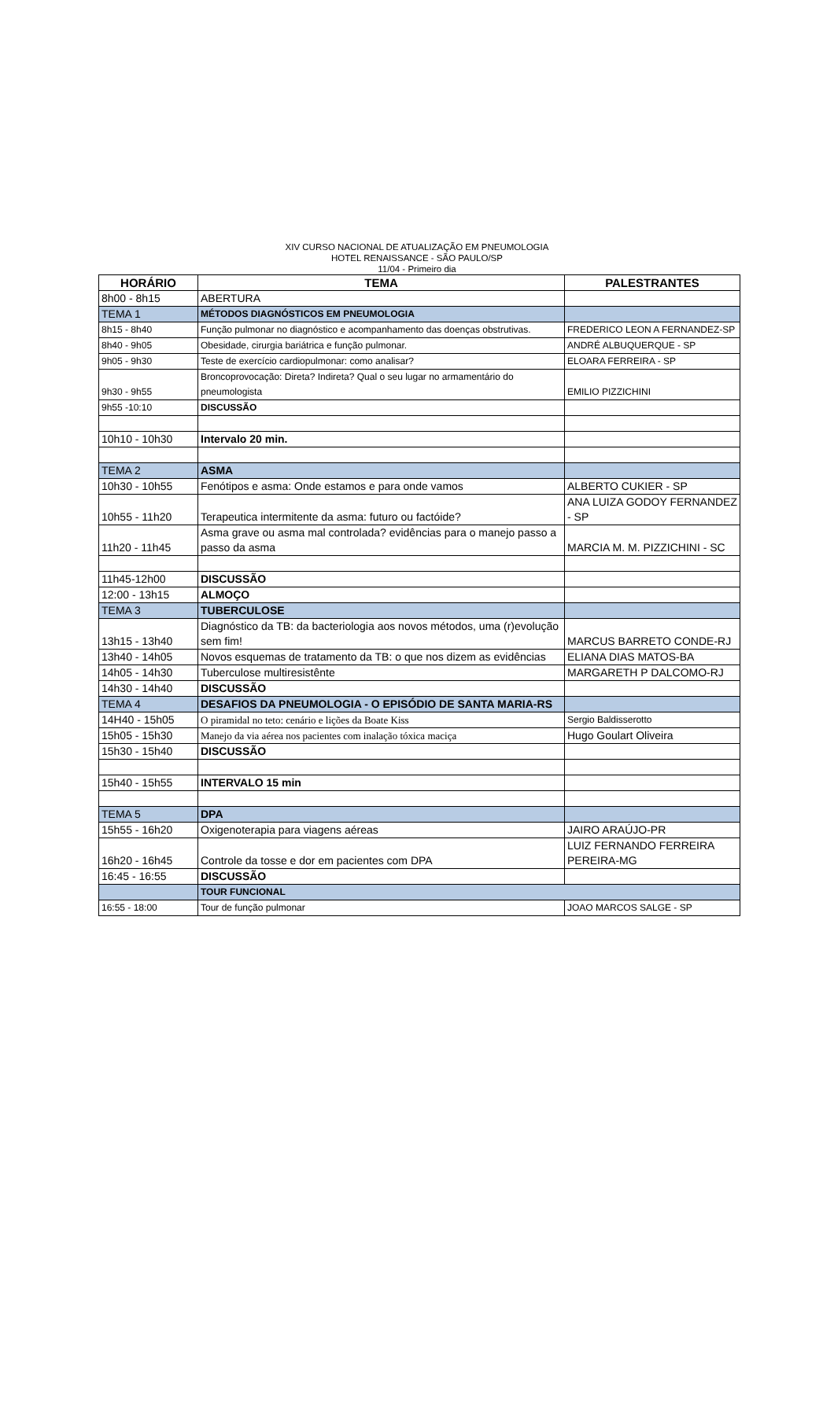XIV CURSO NACIONAL DE ATUALIZAÇÃO EM PNEUMOLOGIA
HOTEL RENAISSANCE - SÃO PAULO/SP
11/04 - Primeiro dia
| HORÁRIO | TEMA | PALESTRANTES |
| --- | --- | --- |
| 8h00 - 8h15 | ABERTURA | |
| TEMA 1 | MÉTODOS DIAGNÓSTICOS EM PNEUMOLOGIA | |
| 8h15 - 8h40 | Função pulmonar no diagnóstico e acompanhamento das doenças obstrutivas. | FREDERICO LEON A FERNANDEZ-SP |
| 8h40 - 9h05 | Obesidade, cirurgia bariátrica e função pulmonar. | ANDRÉ ALBUQUERQUE - SP |
| 9h05 - 9h30 | Teste de exercício cardiopulmonar: como analisar? | ELOARA FERREIRA - SP |
| 9h30 - 9h55 | Broncoprovocação: Direta? Indireta? Qual o seu lugar no armamentário do pneumologista | EMILIO PIZZICHINI |
| 9h55 -10:10 | DISCUSSÃO | |
| 10h10 - 10h30 | Intervalo 20 min. | |
| TEMA 2 | ASMA | |
| 10h30 - 10h55 | Fenótipos e asma: Onde estamos e para onde vamos | ALBERTO CUKIER - SP |
| 10h55 - 11h20 | Terapeutica intermitente da asma: futuro ou factóide? | ANA LUIZA GODOY FERNANDEZ - SP |
| 11h20 - 11h45 | Asma grave ou asma mal controlada? evidências para o manejo passo a passo da asma | MARCIA M. M. PIZZICHINI - SC |
| 11h45-12h00 | DISCUSSÃO | |
| 12:00 - 13h15 | ALMOÇO | |
| TEMA 3 | TUBERCULOSE | |
| 13h15 - 13h40 | Diagnóstico da TB: da bacteriologia aos novos métodos, uma (r)evolução sem fim! | MARCUS BARRETO CONDE-RJ |
| 13h40 - 14h05 | Novos esquemas de tratamento da TB: o que nos dizem as evidências | ELIANA DIAS MATOS-BA |
| 14h05 - 14h30 | Tuberculose multiresistênte | MARGARETH P DALCOMO-RJ |
| 14h30 - 14h40 | DISCUSSÃO | |
| TEMA 4 | DESAFIOS DA PNEUMOLOGIA - O EPISÓDIO DE SANTA MARIA-RS | |
| 14H40 - 15h05 | O piramidal no teto: cenário e lições da Boate Kiss | Sergio Baldisserotto |
| 15h05 - 15h30 | Manejo da via aérea nos pacientes com inalação tóxica maciça | Hugo Goulart Oliveira |
| 15h30 - 15h40 | DISCUSSÃO | |
| 15h40 - 15h55 | INTERVALO 15 min | |
| TEMA 5 | DPA | |
| 15h55 - 16h20 | Oxigenoterapia para viagens aéreas | JAIRO ARAÚJO-PR |
| 16h20 - 16h45 | Controle da tosse e dor em pacientes com DPA | LUIZ FERNANDO FERREIRA PEREIRA-MG |
| 16:45 - 16:55 | DISCUSSÃO | |
| | TOUR FUNCIONAL | |
| 16:55 - 18:00 | Tour de função pulmonar | JOAO MARCOS SALGE - SP |